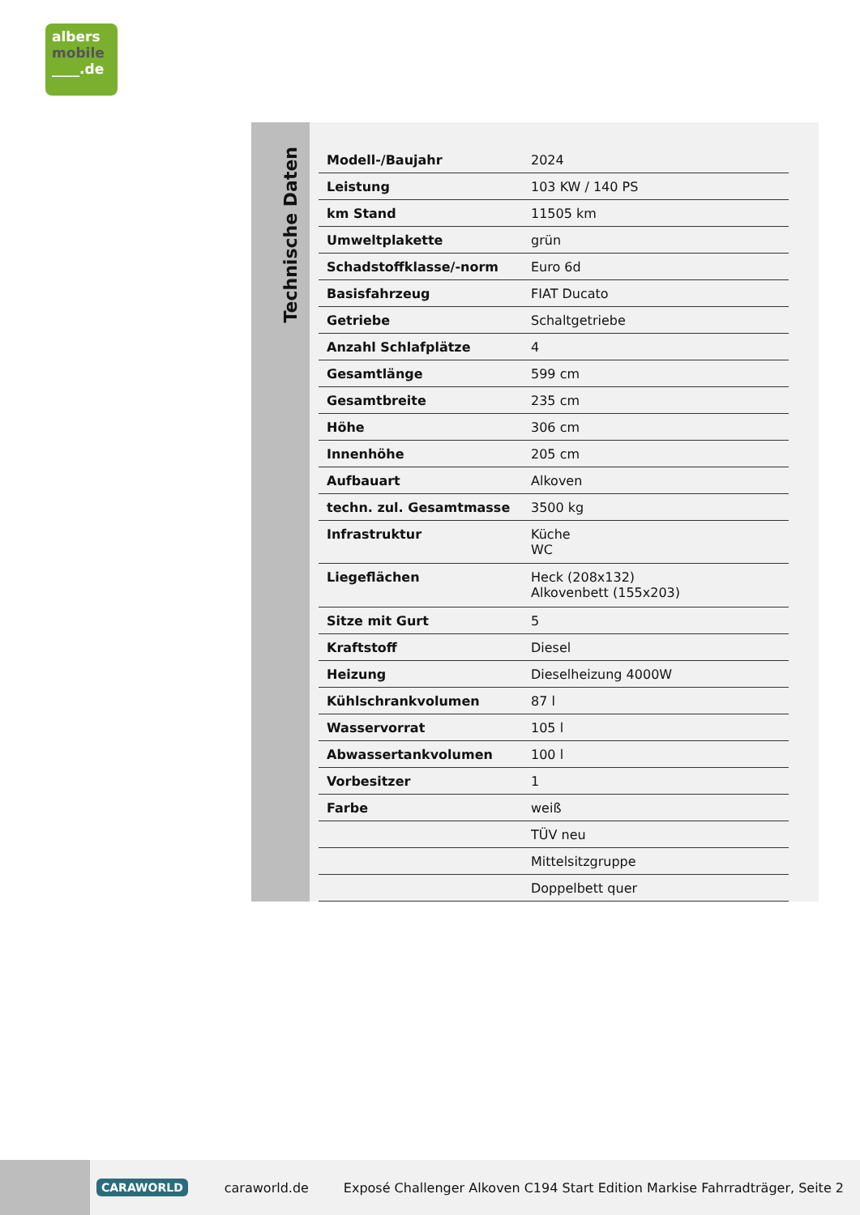albers
mobile
____.de
Technische Daten
| Modell-/Baujahr | 2024 |
| Leistung | 103 KW / 140 PS |
| km Stand | 11505 km |
| Umweltplakette | grün |
| Schadstoffklasse/-norm | Euro 6d |
| Basisfahrzeug | FIAT Ducato |
| Getriebe | Schaltgetriebe |
| Anzahl Schlafplätze | 4 |
| Gesamtlänge | 599 cm |
| Gesamtbreite | 235 cm |
| Höhe | 306 cm |
| Innenhöhe | 205 cm |
| Aufbauart | Alkoven |
| techn. zul. Gesamtmasse | 3500 kg |
| Infrastruktur | Küche WC |
| Liegeflächen | Heck (208x132) Alkovenbett (155x203) |
| Sitze mit Gurt | 5 |
| Kraftstoff | Diesel |
| Heizung | Dieselheizung 4000W |
| Kühlschrankvolumen | 87 l |
| Wasservorrat | 105 l |
| Abwassertankvolumen | 100 l |
| Vorbesitzer | 1 |
| Farbe | weiß |
| | TÜV neu |
| | Mittelsitzgruppe |
| | Doppelbett quer |
CARAWORLD caraworld.de Exposé Challenger Alkoven C194 Start Edition Markise Fahrradträger, Seite 2